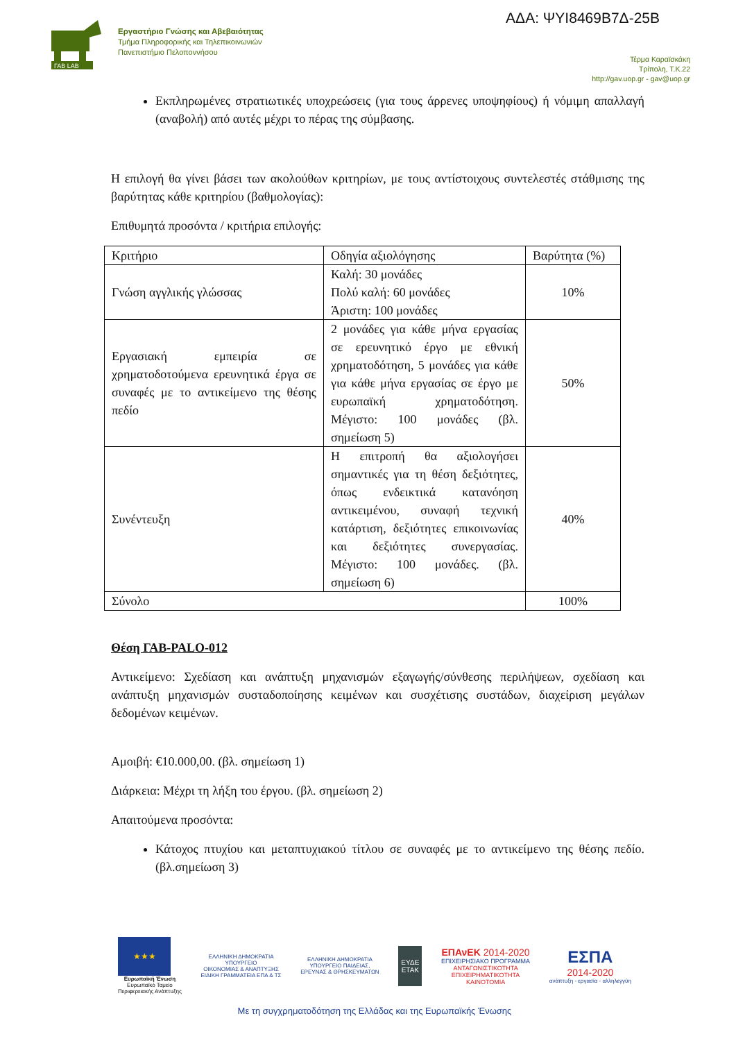ΓΑΒ LAB
Εργαστήριο Γνώσης και Αβεβαιότητας
Τμήμα Πληροφορικής και Τηλεπικοινωνιών
Πανεπιστήμιο Πελοποννήσου
ΑΔΑ: ΨΥΙ8469Β7Δ-25Β
Τέρμα Καραϊσκάκη
Τρίπολη, Τ.Κ.22
http://gav.uop.gr - gav@uop.gr
Εκπληρωμένες στρατιωτικές υποχρεώσεις (για τους άρρενες υποψηφίους) ή νόμιμη απαλλαγή (αναβολή) από αυτές μέχρι το πέρας της σύμβασης.
Η επιλογή θα γίνει βάσει των ακολούθων κριτηρίων, με τους αντίστοιχους συντελεστές στάθμισης της βαρύτητας κάθε κριτηρίου (βαθμολογίας):
Επιθυμητά προσόντα / κριτήρια επιλογής:
| Κριτήριο | Οδηγία αξιολόγησης | Βαρύτητα (%) |
| --- | --- | --- |
| Γνώση αγγλικής γλώσσας | Καλή: 30 μονάδες Πολύ καλή: 60 μονάδες Άριστη: 100 μονάδες | 10% |
| Εργασιακή εμπειρία σε χρηματοδοτούμενα ερευνητικά έργα σε συναφές με το αντικείμενο της θέσης πεδίο | 2 μονάδες για κάθε μήνα εργασίας σε ερευνητικό έργο με εθνική χρηματοδότηση, 5 μονάδες για κάθε για κάθε μήνα εργασίας σε έργο με ευρωπαϊκή χρηματοδότηση. Μέγιστο: 100 μονάδες (βλ. σημείωση 5) | 50% |
| Συνέντευξη | Η επιτροπή θα αξιολογήσει σημαντικές για τη θέση δεξιότητες, όπως ενδεικτικά κατανόηση αντικειμένου, συναφή τεχνική κατάρτιση, δεξιότητες επικοινωνίας και δεξιότητες συνεργασίας. Μέγιστο: 100 μονάδες. (βλ. σημείωση 6) | 40% |
| Σύνολο | | 100% |
Θέση ΓΑΒ-PALO-012
Αντικείμενο: Σχεδίαση και ανάπτυξη μηχανισμών εξαγωγής/σύνθεσης περιλήψεων, σχεδίαση και ανάπτυξη μηχανισμών συσταδοποίησης κειμένων και συσχέτισης συστάδων, διαχείριση μεγάλων δεδομένων κειμένων.
Αμοιβή: €10.000,00. (βλ. σημείωση 1)
Διάρκεια: Μέχρι τη λήξη του έργου. (βλ. σημείωση 2)
Απαιτούμενα προσόντα:
Κάτοχος πτυχίου και μεταπτυχιακού τίτλου σε συναφές με το αντικείμενο της θέσης πεδίο. (βλ.σημείωση 3)
★★★
Ευρωπαϊκή Ένωση
Ευρωπαϊκό Ταμείο
Περιφερειακής Ανάπτυξης
ΕΛΛΗΝΙΚΗ ΔΗΜΟΚΡΑΤΙΑ
ΥΠΟΥΡΓΕΙΟ
ΟΙΚΟΝΟΜΙΑΣ & ΑΝΑΠΤΥΞΗΣ
ΕΙΔΙΚΗ ΓΡΑΜΜΑΤΕΙΑ ΕΠΑ & ΤΣ
ΕΛΛΗΝΙΚΗ ΔΗΜΟΚΡΑΤΙΑ
ΥΠΟΥΡΓΕΙΟ ΠΑΙΔΕΙΑΣ,
ΕΡΕΥΝΑΣ & ΘΡΗΣΚΕΥΜΑΤΩΝ
ΕΥΔΕ
ΕΤΑΚ
ΕΠΑνΕΚ 2014-2020
ΕΠΙΧΕΙΡΗΣΙΑΚΟ ΠΡΟΓΡΑΜΜΑ
ΑΝΤΑΓΩΝΙΣΤΙΚΟΤΗΤΑ
ΕΠΙΧΕΙΡΗΜΑΤΙΚΟΤΗΤΑ
ΚΑΙΝΟΤΟΜΙΑ
ΕΣΠΑ
2014-2020
ανάπτυξη - εργασία - αλληλεγγύη
Με τη συγχρηματοδότηση της Ελλάδας και της Ευρωπαϊκής Ένωσης